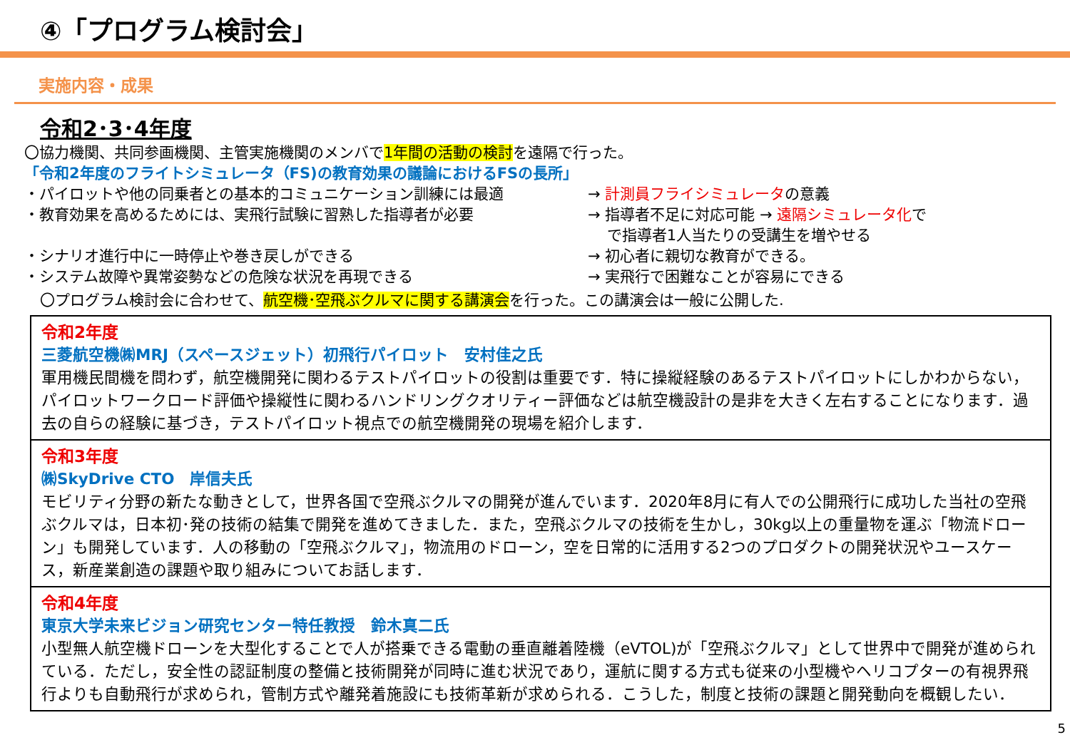④「プログラム検討会」
実施内容・成果
令和2･3･4年度
〇協力機関、共同参画機関、主管実施機関のメンバで1年間の活動の検討を遠隔で行った。
「令和2年度のフライトシミュレータ（FS)の教育効果の議論におけるFSの長所」
・パイロットや他の同乗者との基本的コミュニケーション訓練には最適 → 計測員フライシミュレータの意義
・教育効果を高めるためには、実飛行試験に習熟した指導者が必要 → 指導者不足に対応可能 → 遠隔シミュレータ化で
で指導者1人当たりの受講生を増やせる
・シナリオ進行中に一時停止や巻き戻しができる → 初心者に親切な教育ができる。
・システム故障や異常姿勢などの危険な状況を再現できる → 実飛行で困難なことが容易にできる
〇プログラム検討会に合わせて、航空機･空飛ぶクルマに関する講演会を行った。この講演会は一般に公開した.
令和2年度
三菱航空機㈱MRJ（スペースジェット）初飛行パイロット　安村佳之氏
軍用機民間機を問わず，航空機開発に関わるテストパイロットの役割は重要です．特に操縦経験のあるテストパイロットにしかわからない，パイロットワークロード評価や操縦性に関わるハンドリングクオリティー評価などは航空機設計の是非を大きく左右することになります．過去の自らの経験に基づき，テストパイロット視点での航空機開発の現場を紹介します．
令和3年度
㈱SkyDrive CTO　岸信夫氏
モビリティ分野の新たな動きとして，世界各国で空飛ぶクルマの開発が進んでいます．2020年8月に有人での公開飛行に成功した当社の空飛ぶクルマは，日本初･発の技術の結集で開発を進めてきました．また，空飛ぶクルマの技術を生かし，30kg以上の重量物を運ぶ「物流ドローン」も開発しています．人の移動の「空飛ぶクルマ」，物流用のドローン，空を日常的に活用する2つのプロダクトの開発状況やユースケース，新産業創造の課題や取り組みについてお話します．
令和4年度
東京大学未来ビジョン研究センター特任教授　鈴木真二氏
小型無人航空機ドローンを大型化することで人が搭乗できる電動の垂直離着陸機（eVTOL)が「空飛ぶクルマ」として世界中で開発が進められている．ただし，安全性の認証制度の整備と技術開発が同時に進む状況であり，運航に関する方式も従来の小型機やヘリコプターの有視界飛行よりも自動飛行が求められ，管制方式や離発着施設にも技術革新が求められる．こうした，制度と技術の課題と開発動向を概観したい．
5